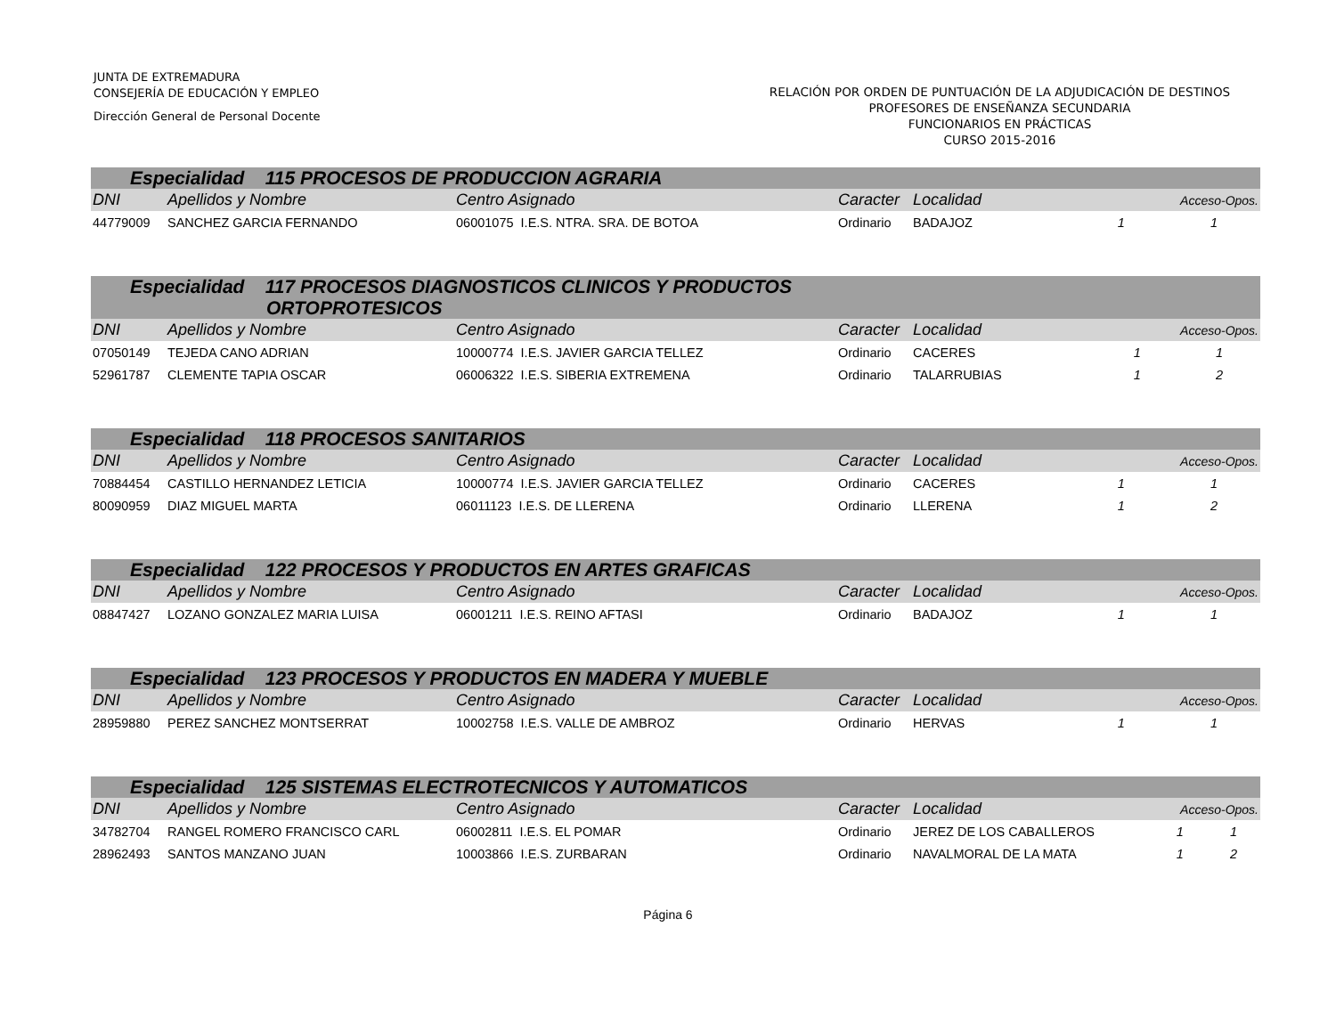JUNTA DE EXTREMADURA
CONSEJERÍA DE EDUCACIÓN Y EMPLEO
Dirección General de Personal Docente
RELACIÓN POR ORDEN DE PUNTUACIÓN DE LA ADJUDICACIÓN DE DESTINOS
PROFESORES DE ENSEÑANZA SECUNDARIA
FUNCIONARIOS EN PRÁCTICAS
CURSO 2015-2016
| Especialidad 115 PROCESOS DE PRODUCCION AGRARIA | | | | | | |
| DNI | Apellidos y Nombre | Centro Asignado | Caracter | Localidad | Acceso-Opos. | |
| 44779009 | SANCHEZ GARCIA FERNANDO | 06001075 I.E.S. NTRA. SRA. DE BOTOA | Ordinario | BADAJOZ | 1 | 1 |
| Especialidad 117 PROCESOS DIAGNOSTICOS CLINICOS Y PRODUCTOS ORTOPROTESICOS | | | | | | |
| DNI | Apellidos y Nombre | Centro Asignado | Caracter | Localidad | Acceso-Opos. | |
| 07050149 | TEJEDA CANO ADRIAN | 10000774 I.E.S. JAVIER GARCIA TELLEZ | Ordinario | CACERES | 1 | 1 |
| 52961787 | CLEMENTE TAPIA OSCAR | 06006322 I.E.S. SIBERIA EXTREMENA | Ordinario | TALARRUBIAS | 1 | 2 |
| Especialidad 118 PROCESOS SANITARIOS | | | | | | |
| DNI | Apellidos y Nombre | Centro Asignado | Caracter | Localidad | Acceso-Opos. | |
| 70884454 | CASTILLO HERNANDEZ LETICIA | 10000774 I.E.S. JAVIER GARCIA TELLEZ | Ordinario | CACERES | 1 | 1 |
| 80090959 | DIAZ MIGUEL MARTA | 06011123 I.E.S. DE LLERENA | Ordinario | LLERENA | 1 | 2 |
| Especialidad 122 PROCESOS Y PRODUCTOS EN ARTES GRAFICAS | | | | | | |
| DNI | Apellidos y Nombre | Centro Asignado | Caracter | Localidad | Acceso-Opos. | |
| 08847427 | LOZANO GONZALEZ MARIA LUISA | 06001211 I.E.S. REINO AFTASI | Ordinario | BADAJOZ | 1 | 1 |
| Especialidad 123 PROCESOS Y PRODUCTOS EN MADERA Y MUEBLE | | | | | | |
| DNI | Apellidos y Nombre | Centro Asignado | Caracter | Localidad | Acceso-Opos. | |
| 28959880 | PEREZ SANCHEZ MONTSERRAT | 10002758 I.E.S. VALLE DE AMBROZ | Ordinario | HERVAS | 1 | 1 |
| Especialidad 125 SISTEMAS ELECTROTECNICOS Y AUTOMATICOS | | | | | | |
| DNI | Apellidos y Nombre | Centro Asignado | Caracter | Localidad | Acceso-Opos. | |
| 34782704 | RANGEL ROMERO FRANCISCO CARL | 06002811 I.E.S. EL POMAR | Ordinario | JEREZ DE LOS CABALLEROS | 1 | 1 |
| 28962493 | SANTOS MANZANO JUAN | 10003866 I.E.S. ZURBARAN | Ordinario | NAVALMORAL DE LA MATA | 1 | 2 |
Página 6